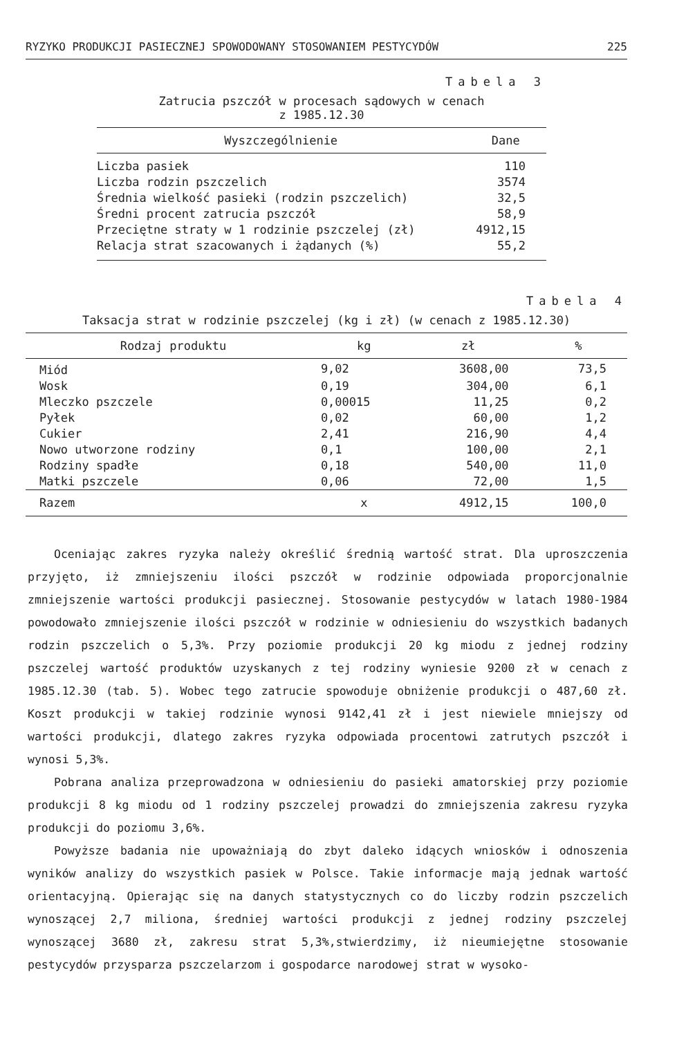RYZYKO PRODUKCJI PASIECZNEJ SPOWODOWANY STOSOWANIEM PESTYCYDÓW 225
Tabela 3
Zatrucia pszczół w procesach sądowych w cenach
z 1985.12.30
| Wyszczególnienie | Dane |
| --- | --- |
| Liczba pasiek | 110 |
| Liczba rodzin pszczelich | 3574 |
| Średnia wielkość pasieki (rodzin pszczelich) | 32,5 |
| Średni procent zatrucia pszczół | 58,9 |
| Przeciętne straty w 1 rodzinie pszczelej (zł) | 4912,15 |
| Relacja strat szacowanych i żądanych (%) | 55,2 |
Tabela 4
Taksacja strat w rodzinie pszczelej (kg i zł) (w cenach z 1985.12.30)
| Rodzaj produktu | kg | zł | % |
| --- | --- | --- | --- |
| Miód | 9,02 | 3608,00 | 73,5 |
| Wosk | 0,19 | 304,00 | 6,1 |
| Mleczko pszczele | 0,00015 | 11,25 | 0,2 |
| Pyłek | 0,02 | 60,00 | 1,2 |
| Cukier | 2,41 | 216,90 | 4,4 |
| Nowo utworzone rodziny | 0,1 | 100,00 | 2,1 |
| Rodziny spadłe | 0,18 | 540,00 | 11,0 |
| Matki pszczele | 0,06 | 72,00 | 1,5 |
| Razem | x | 4912,15 | 100,0 |
Oceniając zakres ryzyka należy określić średnią wartość strat. Dla uproszczenia przyjęto, iż zmniejszeniu ilości pszczół w rodzinie odpowiada proporcjonalnie zmniejszenie wartości produkcji pasiecznej. Stosowanie pestycydów w latach 1980-1984 powodowało zmniejszenie ilości pszczół w rodzinie w odniesieniu do wszystkich badanych rodzin pszczelich o 5,3%. Przy poziomie produkcji 20 kg miodu z jednej rodziny pszczelej wartość produktów uzyskanych z tej rodziny wyniesie 9200 zł w cenach z 1985.12.30 (tab. 5). Wobec tego zatrucie spowoduje obniżenie produkcji o 487,60 zł. Koszt produkcji w takiej rodzinie wynosi 9142,41 zł i jest niewiele mniejszy od wartości produkcji, dlatego zakres ryzyka odpowiada procentowi zatrutych pszczół i wynosi 5,3%.
Pobrana analiza przeprowadzona w odniesieniu do pasieki amatorskiej przy poziomie produkcji 8 kg miodu od 1 rodziny pszczelej prowadzi do zmniejszenia zakresu ryzyka produkcji do poziomu 3,6%.
Powyższe badania nie upoważniają do zbyt daleko idących wniosków i odnoszenia wyników analizy do wszystkich pasiek w Polsce. Takie informacje mają jednak wartość orientacyjną. Opierając się na danych statystycznych co do liczby rodzin pszczelich wynoszącej 2,7 miliona, średniej wartości produkcji z jednej rodziny pszczelej wynoszącej 3680 zł, zakresu strat 5,3%,stwierdzimy, iż nieumiejętne stosowanie pestycydów przysparza pszczelarzom i gospodarce narodowej strat w wysoko-